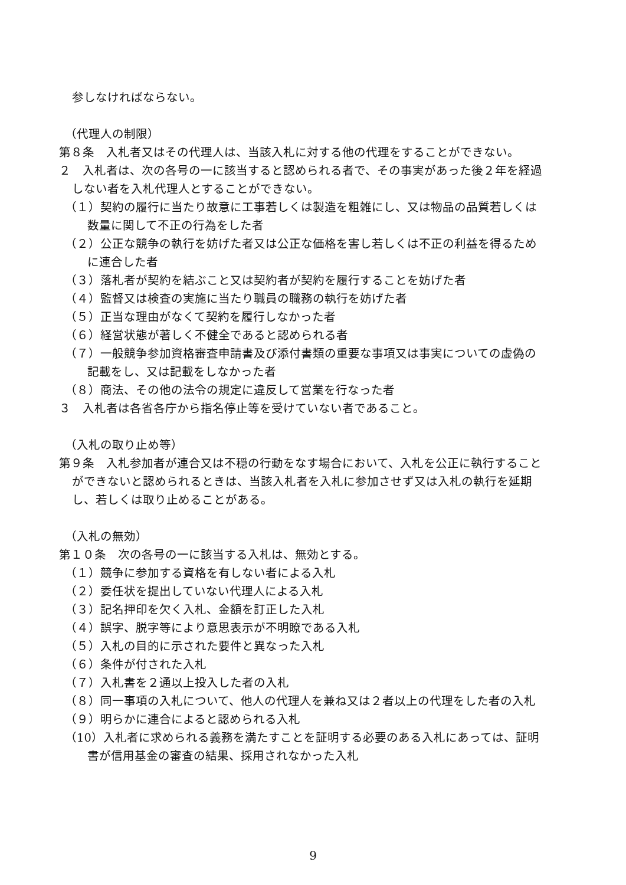参しなければならない。
（代理人の制限）
第８条　入札者又はその代理人は、当該入札に対する他の代理をすることができない。
２　入札者は、次の各号の一に該当すると認められる者で、その事実があった後２年を経過しない者を入札代理人とすることができない。
（１）契約の履行に当たり故意に工事若しくは製造を粗雑にし、又は物品の品質若しくは数量に関して不正の行為をした者
（２）公正な競争の執行を妨げた者又は公正な価格を害し若しくは不正の利益を得るために連合した者
（３）落札者が契約を結ぶこと又は契約者が契約を履行することを妨げた者
（４）監督又は検査の実施に当たり職員の職務の執行を妨げた者
（５）正当な理由がなくて契約を履行しなかった者
（６）経営状態が著しく不健全であると認められる者
（７）一般競争参加資格審査申請書及び添付書類の重要な事項又は事実についての虚偽の記載をし、又は記載をしなかった者
（８）商法、その他の法令の規定に違反して営業を行なった者
３　入札者は各省各庁から指名停止等を受けていない者であること。
（入札の取り止め等）
第９条　入札参加者が連合又は不穏の行動をなす場合において、入札を公正に執行することができないと認められるときは、当該入札者を入札に参加させず又は入札の執行を延期し、若しくは取り止めることがある。
（入札の無効）
第１０条　次の各号の一に該当する入札は、無効とする。
（１）競争に参加する資格を有しない者による入札
（２）委任状を提出していない代理人による入札
（３）記名押印を欠く入札、金額を訂正した入札
（４）誤字、脱字等により意思表示が不明瞭である入札
（５）入札の目的に示された要件と異なった入札
（６）条件が付された入札
（７）入札書を２通以上投入した者の入札
（８）同一事項の入札について、他人の代理人を兼ね又は２者以上の代理をした者の入札
（９）明らかに連合によると認められる入札
（10）入札者に求められる義務を満たすことを証明する必要のある入札にあっては、証明書が信用基金の審査の結果、採用されなかった入札
9